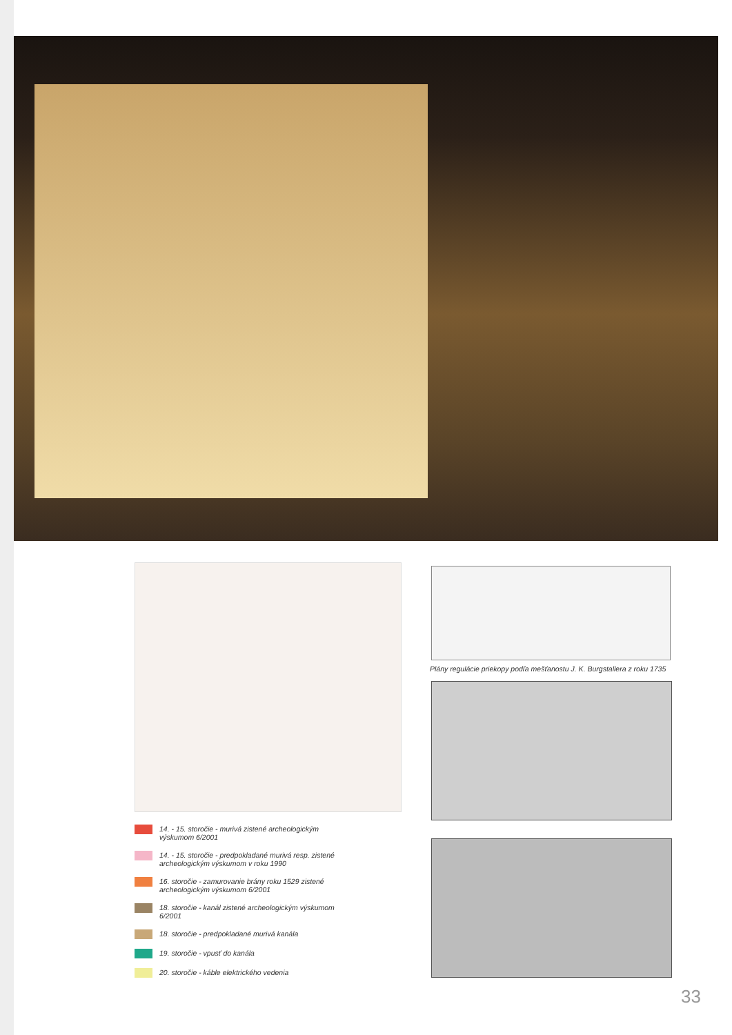14. - 15. storočie - murivá zistené archeologickým výskumom 6/2001
14. - 15. storočie - predpokladané murivá resp. zistené archeologickým výskumom v roku 1990
16. storočie - zamurovanie brány roku 1529 zistené archeologickým výskumom 6/2001
18. storočie - kanál zistené archeologickým výskumom 6/2001
18. storočie - predpokladané murivá kanála
19. storočie - vpusť do kanála
20. storočie - káble elektrického vedenia
Plány regulácie priekopy podľa mešťanostu J. K. Burgstallera z roku 1735
33